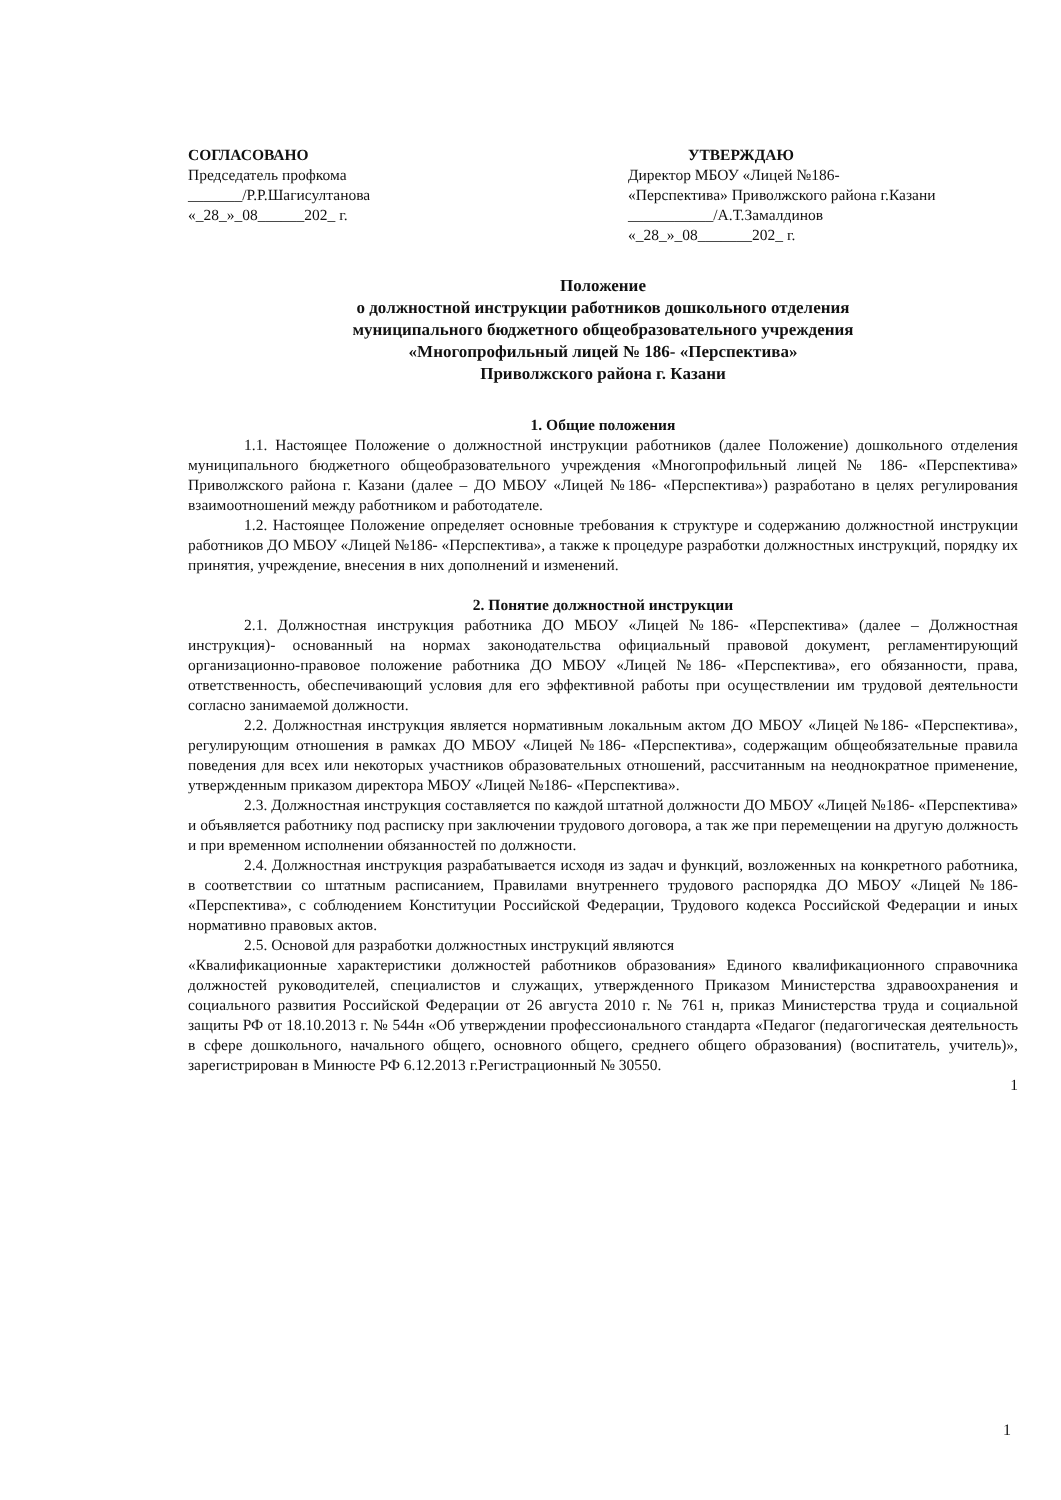СОГЛАСОВАНО
Председатель профкома
_______/Р.Р.Шагисултанова
«_28_»_08______202_ г.
УТВЕРЖДАЮ
Директор МБОУ «Лицей №186-
«Перспектива» Приволжского района г.Казани
___________/А.Т.Замалдинов
«_28_»_08_______202_ г.
Положение
о должностной инструкции работников дошкольного отделения
муниципального бюджетного общеобразовательного учреждения
«Многопрофильный лицей № 186- «Перспектива»
Приволжского района г. Казани
1. Общие положения
1.1. Настоящее Положение о должностной инструкции работников (далее Положение) дошкольного отделения муниципального бюджетного общеобразовательного учреждения «Многопрофильный лицей № 186- «Перспектива» Приволжского района г. Казани (далее – ДО МБОУ «Лицей №186- «Перспектива») разработано в целях регулирования взаимоотношений между работником и работодателе.
1.2. Настоящее Положение определяет основные требования к структуре и содержанию должностной инструкции работников ДО МБОУ «Лицей №186- «Перспектива», а также к процедуре разработки должностных инструкций, порядку их принятия, учреждение, внесения в них дополнений и изменений.
2. Понятие должностной инструкции
2.1. Должностная инструкция работника ДО МБОУ «Лицей №186- «Перспектива» (далее – Должностная инструкция)- основанный на нормах законодательства официальный правовой документ, регламентирующий организационно-правовое положение работника ДО МБОУ «Лицей №186- «Перспектива», его обязанности, права, ответственность, обеспечивающий условия для его эффективной работы при осуществлении им трудовой деятельности согласно занимаемой должности.
2.2. Должностная инструкция является нормативным локальным актом ДО МБОУ «Лицей №186- «Перспектива», регулирующим отношения в рамках ДО МБОУ «Лицей №186- «Перспектива», содержащим общеобязательные правила поведения для всех или некоторых участников образовательных отношений, рассчитанным на неоднократное применение, утвержденным приказом директора МБОУ «Лицей №186- «Перспектива».
2.3. Должностная инструкция составляется по каждой штатной должности ДО МБОУ «Лицей №186- «Перспектива» и объявляется работнику под расписку при заключении трудового договора, а так же при перемещении на другую должность и при временном исполнении обязанностей по должности.
2.4. Должностная инструкция разрабатывается исходя из задач и функций, возложенных на конкретного работника, в соответствии со штатным расписанием, Правилами внутреннего трудового распорядка ДО МБОУ «Лицей №186- «Перспектива», с соблюдением Конституции Российской Федерации, Трудового кодекса Российской Федерации и иных нормативно правовых актов.
2.5. Основой для разработки должностных инструкций являются
«Квалификационные характеристики должностей работников образования» Единого квалификационного справочника должностей руководителей, специалистов и служащих, утвержденного Приказом Министерства здравоохранения и социального развития Российской Федерации от 26 августа 2010 г. № 761 н, приказ Министерства труда и социальной защиты РФ от 18.10.2013 г. № 544н «Об утверждении профессионального стандарта «Педагог (педагогическая деятельность в сфере дошкольного, начального общего, основного общего, среднего общего образования) (воспитатель, учитель)», зарегистрирован в Минюсте РФ 6.12.2013 г.Регистрационный № 30550.
1
1